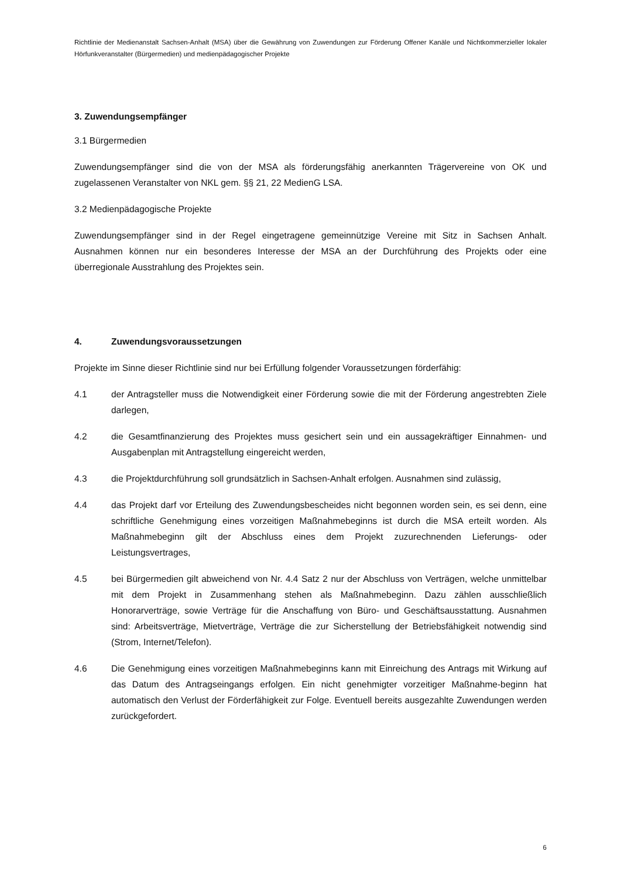Richtlinie der Medienanstalt Sachsen-Anhalt (MSA) über die Gewährung von Zuwendungen zur Förderung Offener Kanäle und Nichtkommerzieller lokaler Hörfunkveranstalter (Bürgermedien) und medienpädagogischer Projekte
3. Zuwendungsempfänger
3.1 Bürgermedien
Zuwendungsempfänger sind die von der MSA als förderungsfähig anerkannten Trägervereine von OK und zugelassenen Veranstalter von NKL gem. §§ 21, 22 MedienG LSA.
3.2 Medienpädagogische Projekte
Zuwendungsempfänger sind in der Regel eingetragene gemeinnützige Vereine mit Sitz in Sachsen Anhalt. Ausnahmen können nur ein besonderes Interesse der MSA an der Durchführung des Projekts oder eine überregionale Ausstrahlung des Projektes sein.
4. Zuwendungsvoraussetzungen
Projekte im Sinne dieser Richtlinie sind nur bei Erfüllung folgender Voraussetzungen förderfähig:
4.1 der Antragsteller muss die Notwendigkeit einer Förderung sowie die mit der Förderung angestrebten Ziele darlegen,
4.2 die Gesamtfinanzierung des Projektes muss gesichert sein und ein aussagekräftiger Einnahmen- und Ausgabenplan mit Antragstellung eingereicht werden,
4.3 die Projektdurchführung soll grundsätzlich in Sachsen-Anhalt erfolgen. Ausnahmen sind zulässig,
4.4 das Projekt darf vor Erteilung des Zuwendungsbescheides nicht begonnen worden sein, es sei denn, eine schriftliche Genehmigung eines vorzeitigen Maßnahmebeginns ist durch die MSA erteilt worden. Als Maßnahmebeginn gilt der Abschluss eines dem Projekt zuzurechnenden Lieferungs- oder Leistungsvertrages,
4.5 bei Bürgermedien gilt abweichend von Nr. 4.4 Satz 2 nur der Abschluss von Verträgen, welche unmittelbar mit dem Projekt in Zusammenhang stehen als Maßnahmebeginn. Dazu zählen ausschließlich Honorarverträge, sowie Verträge für die Anschaffung von Büro- und Geschäftsausstattung. Ausnahmen sind: Arbeitsverträge, Mietverträge, Verträge die zur Sicherstellung der Betriebsfähigkeit notwendig sind (Strom, Internet/Telefon).
4.6 Die Genehmigung eines vorzeitigen Maßnahmebeginns kann mit Einreichung des Antrags mit Wirkung auf das Datum des Antragseingangs erfolgen. Ein nicht genehmigter vorzeitiger Maßnahme-beginn hat automatisch den Verlust der Förderfähigkeit zur Folge. Eventuell bereits ausgezahlte Zuwendungen werden zurückgefordert.
6